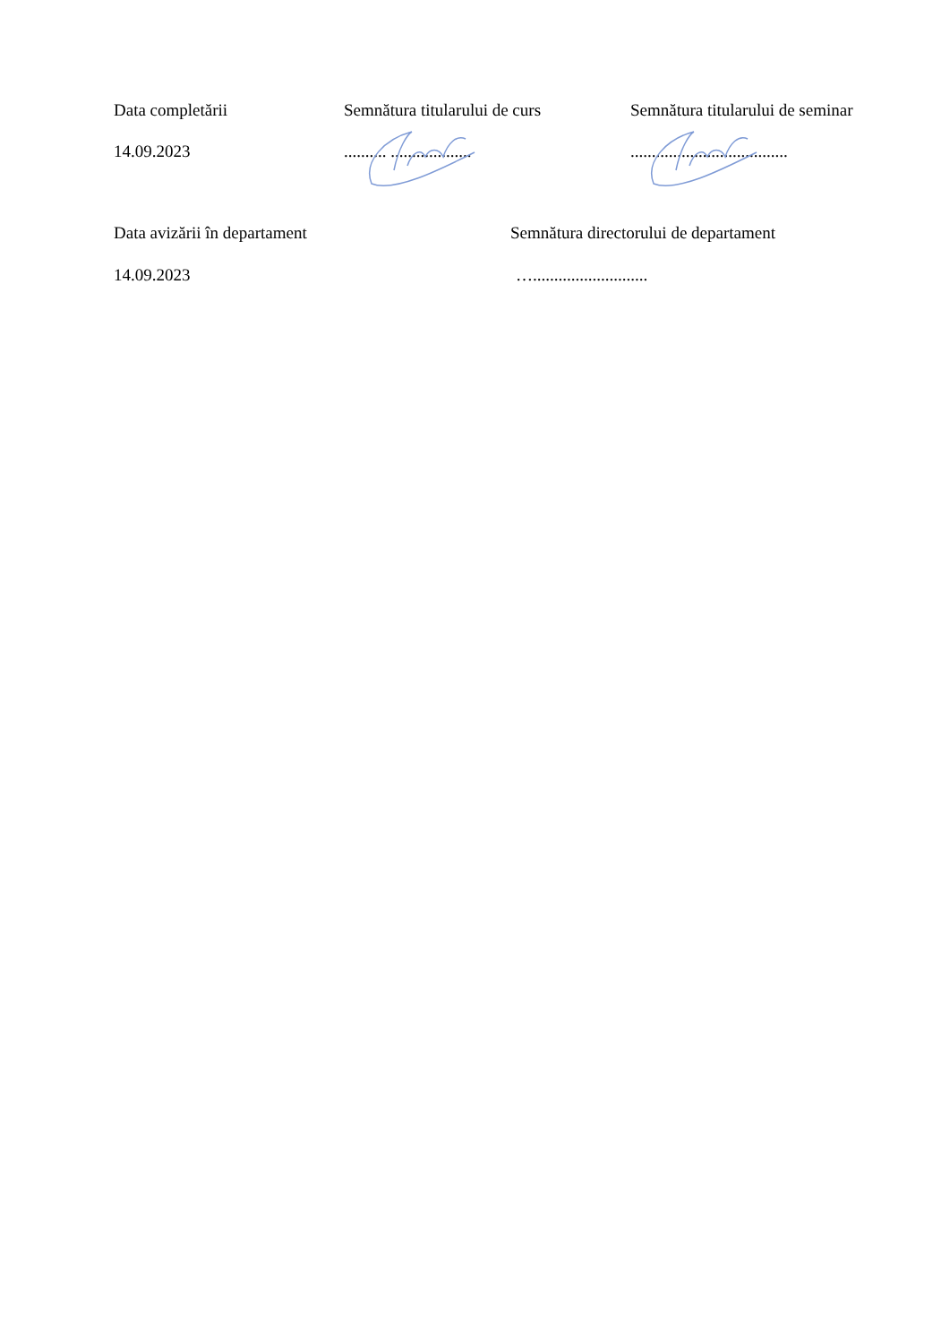Data completării Semnătura titularului de curs Semnătura titularului de seminar
14.09.2023 .......... ................... .....................................
Data avizării în departament Semnătura directorului de departament
14.09.2023 …...........................